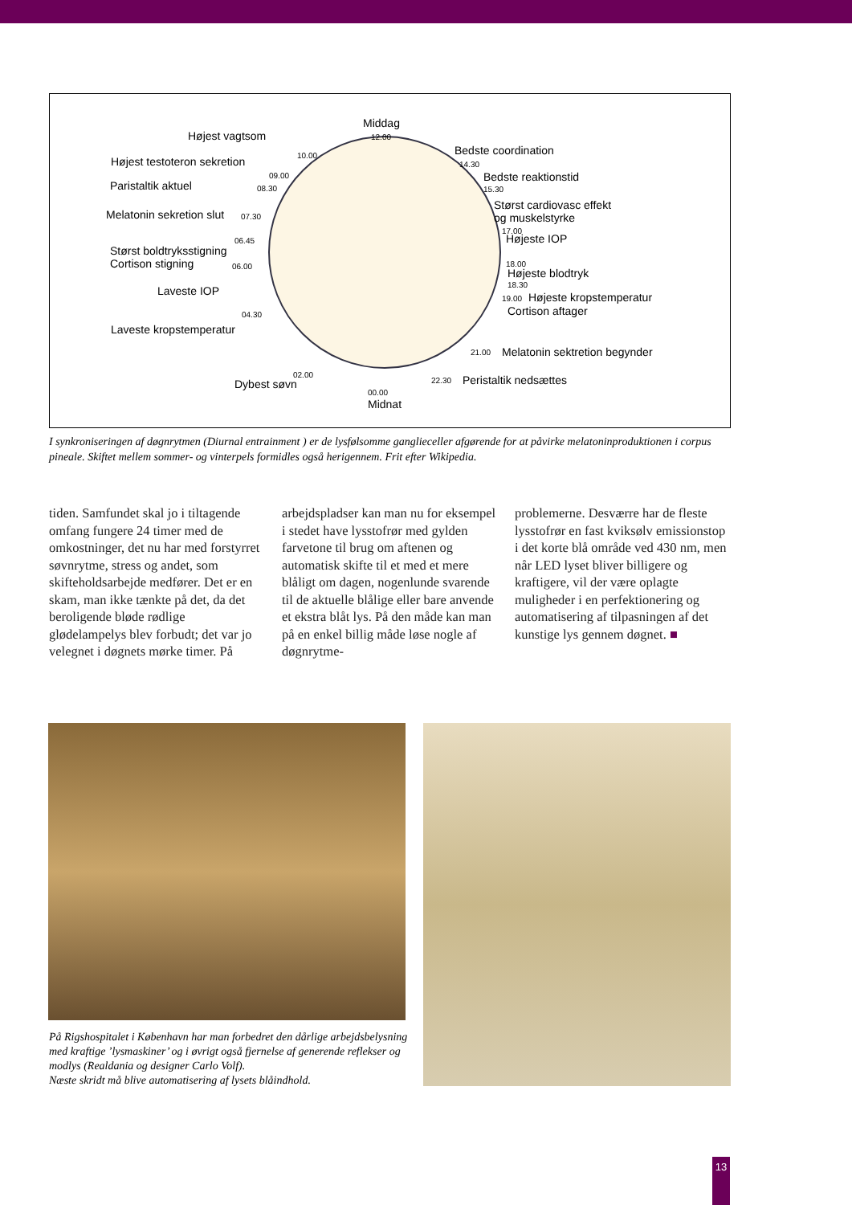Middag
12.00 Højest vagtsom
10.00 Højest testoteron sekretion
09.00
Paristaltik aktuel 08.30
Melatonin sekretion slut 07.30
06.45
Størst boldtryksstigning
Cortison stigning 06.00
Laveste IOP
04.30
Laveste kropstemperatur
02.00
Dybest søvn
00.00
Midnat
Bedste coordination
14.30
Bedste reaktionstid
15.30
Størst cardiovasc effekt
og muskelstyrke
17.00
Højeste IOP
18.00
Højeste blodtryk
18.30
19.00 Højeste kropstemperatur
Cortison aftager
21.00 Melatonin sektretion begynder
22.30 Peristaltik nedsættes
I synkroniseringen af døgnrytmen (Diurnal entrainment ) er de lysfølsomme ganglieceller afgørende for at påvirke melatoninproduktionen i corpus pineale. Skiftet mellem sommer- og vinterpels formidles også herigennem. Frit efter Wikipedia.
tiden. Samfundet skal jo i tiltagende omfang fungere 24 timer med de omkostninger, det nu har med forstyrret søvnrytme, stress og andet, som skifteholdsarbejde medfører. Det er en skam, man ikke tænkte på det, da det beroligende bløde rødlige glødelampelys blev forbudt; det var jo velegnet i døgnets mørke timer. På
arbejdspladser kan man nu for eksempel i stedet have lysstofrør med gylden farvetone til brug om aftenen og automatisk skifte til et med et mere blåligt om dagen, nogenlunde svarende til de aktuelle blålige eller bare anvende et ekstra blåt lys. På den måde kan man på en enkel billig måde løse nogle af døgnrytme-
problemerne. Desværre har de fleste lysstofrør en fast kviksølv emissionstop i det korte blå område ved 430 nm, men når LED lyset bliver billigere og kraftigere, vil der være oplagte muligheder i en perfektionering og automatisering af tilpasningen af det kunstige lys gennem døgnet. ■
På Rigshospitalet i København har man forbedret den dårlige arbejdsbelysning med kraftige ’lysmaskiner’ og i øvrigt også fjernelse af generende reflekser og modlys (Realdania og designer Carlo Volf).
Næste skridt må blive automatisering af lysets blåindhold.
13